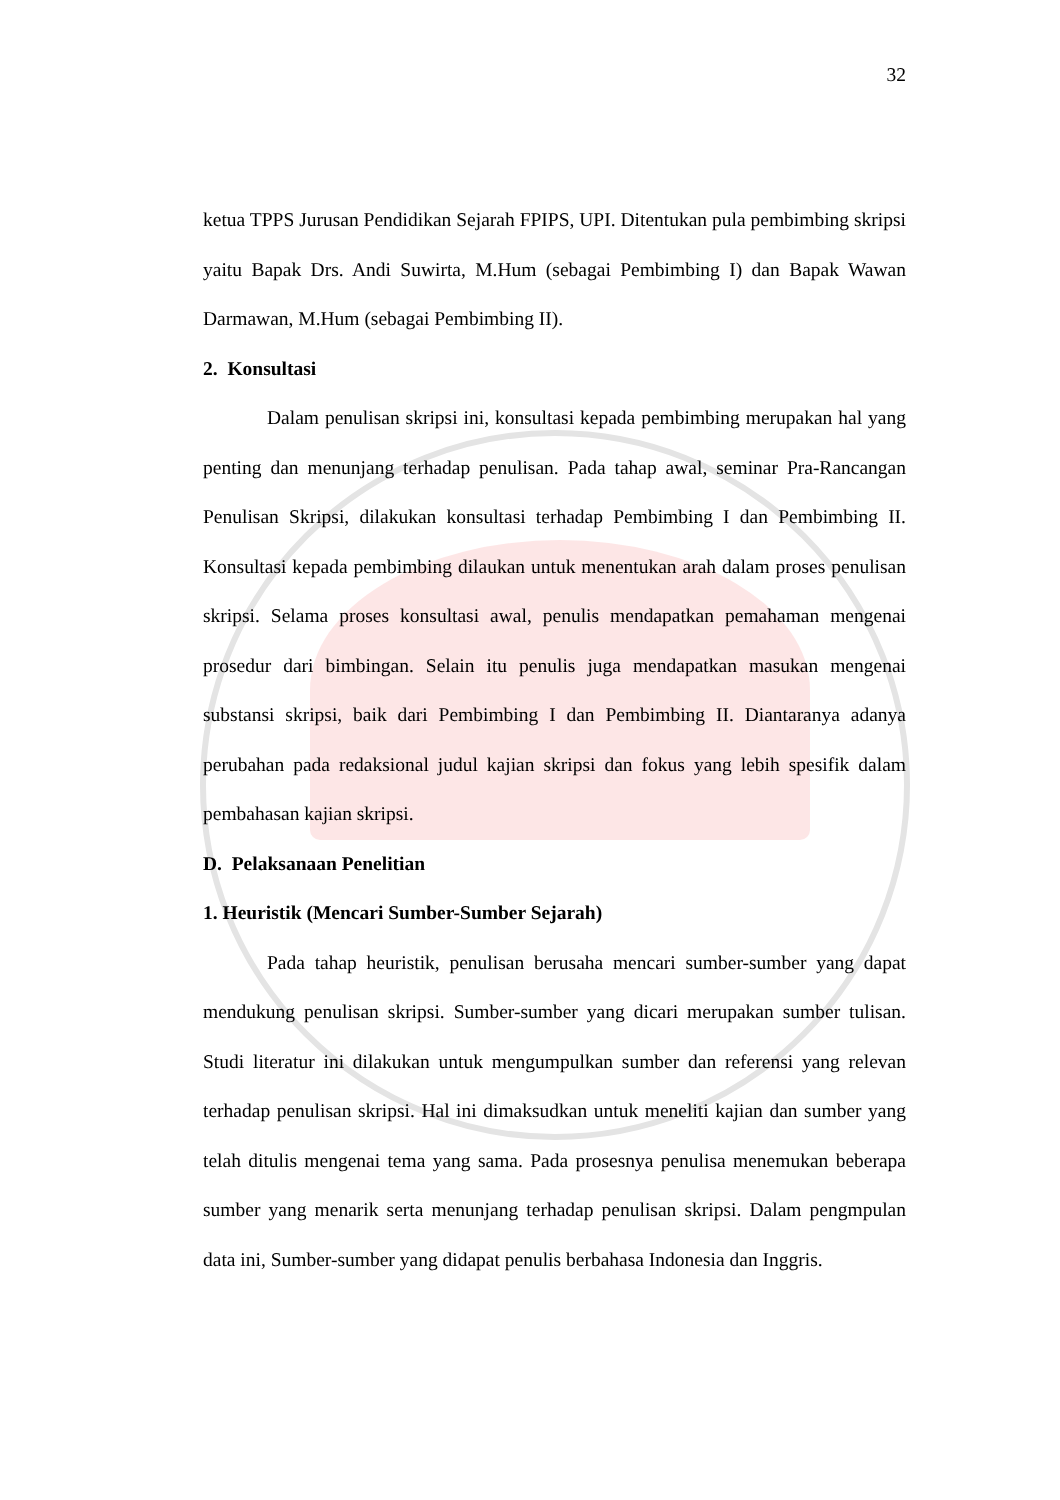32
ketua TPPS Jurusan Pendidikan Sejarah FPIPS, UPI. Ditentukan pula pembimbing skripsi yaitu Bapak Drs. Andi Suwirta, M.Hum (sebagai Pembimbing I) dan Bapak Wawan Darmawan, M.Hum (sebagai Pembimbing II).
2. Konsultasi
Dalam penulisan skripsi ini, konsultasi kepada pembimbing merupakan hal yang penting dan menunjang terhadap penulisan. Pada tahap awal, seminar Pra-Rancangan Penulisan Skripsi, dilakukan konsultasi terhadap Pembimbing I dan Pembimbing II. Konsultasi kepada pembimbing dilaukan untuk menentukan arah dalam proses penulisan skripsi. Selama proses konsultasi awal, penulis mendapatkan pemahaman mengenai prosedur dari bimbingan. Selain itu penulis juga mendapatkan masukan mengenai substansi skripsi, baik dari Pembimbing I dan Pembimbing II. Diantaranya adanya perubahan pada redaksional judul kajian skripsi dan fokus yang lebih spesifik dalam pembahasan kajian skripsi.
D. Pelaksanaan Penelitian
1. Heuristik (Mencari Sumber-Sumber Sejarah)
Pada tahap heuristik, penulisan berusaha mencari sumber-sumber yang dapat mendukung penulisan skripsi. Sumber-sumber yang dicari merupakan sumber tulisan. Studi literatur ini dilakukan untuk mengumpulkan sumber dan referensi yang relevan terhadap penulisan skripsi. Hal ini dimaksudkan untuk meneliti kajian dan sumber yang telah ditulis mengenai tema yang sama. Pada prosesnya penulisa menemukan beberapa sumber yang menarik serta menunjang terhadap penulisan skripsi. Dalam pengmpulan data ini, Sumber-sumber yang didapat penulis berbahasa Indonesia dan Inggris.